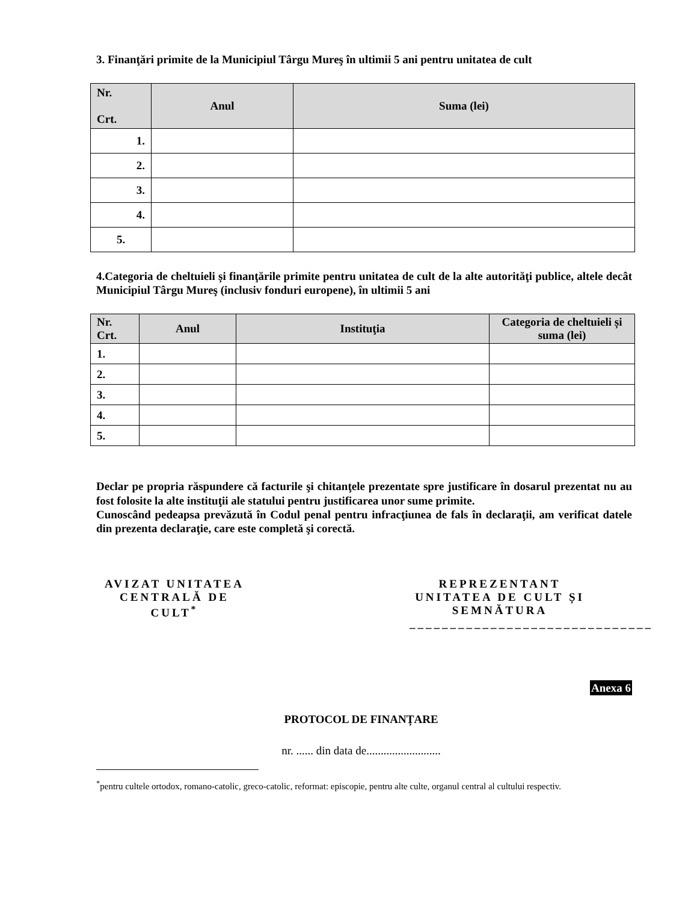3. Finanţări primite de la Municipiul Târgu Mureş în ultimii 5 ani pentru unitatea de cult
| Nr. Crt. | Anul | Suma (lei) |
| --- | --- | --- |
| 1. | | |
| 2. | | |
| 3. | | |
| 4. | | |
| 5. | | |
4.Categoria de cheltuieli și finanţările primite pentru unitatea de cult de la alte autorităţi publice, altele decât Municipiul Târgu Mureş (inclusiv fonduri europene), în ultimii 5 ani
| Nr. Crt. | Anul | Instituţia | Categoria de cheltuieli și suma (lei) |
| --- | --- | --- | --- |
| 1. | | | |
| 2. | | | |
| 3. | | | |
| 4. | | | |
| 5. | | | |
Declar pe propria răspundere că facturile şi chitanţele prezentate spre justificare în dosarul prezentat nu au fost folosite la alte instituţii ale statului pentru justificarea unor sume primite.
Cunoscând pedeapsa prevăzută în Codul penal pentru infracţiunea de fals în declaraţii, am verificat datele din prezenta declaraţie, care este completă şi corectă.
AVIZAT UNITATEA CENTRALĂ DE CULT<sup>*</sup>
REPREZENTANT UNITATEA DE CULT ȘI SEMNĂTURA
______________________________
Anexa 6
PROTOCOL DE FINANȚARE
nr. ...... din data de..........................
<sup>*</sup> pentru cultele ortodox, romano-catolic, greco-catolic, reformat: episcopie, pentru alte culte, organul central al cultului respectiv.